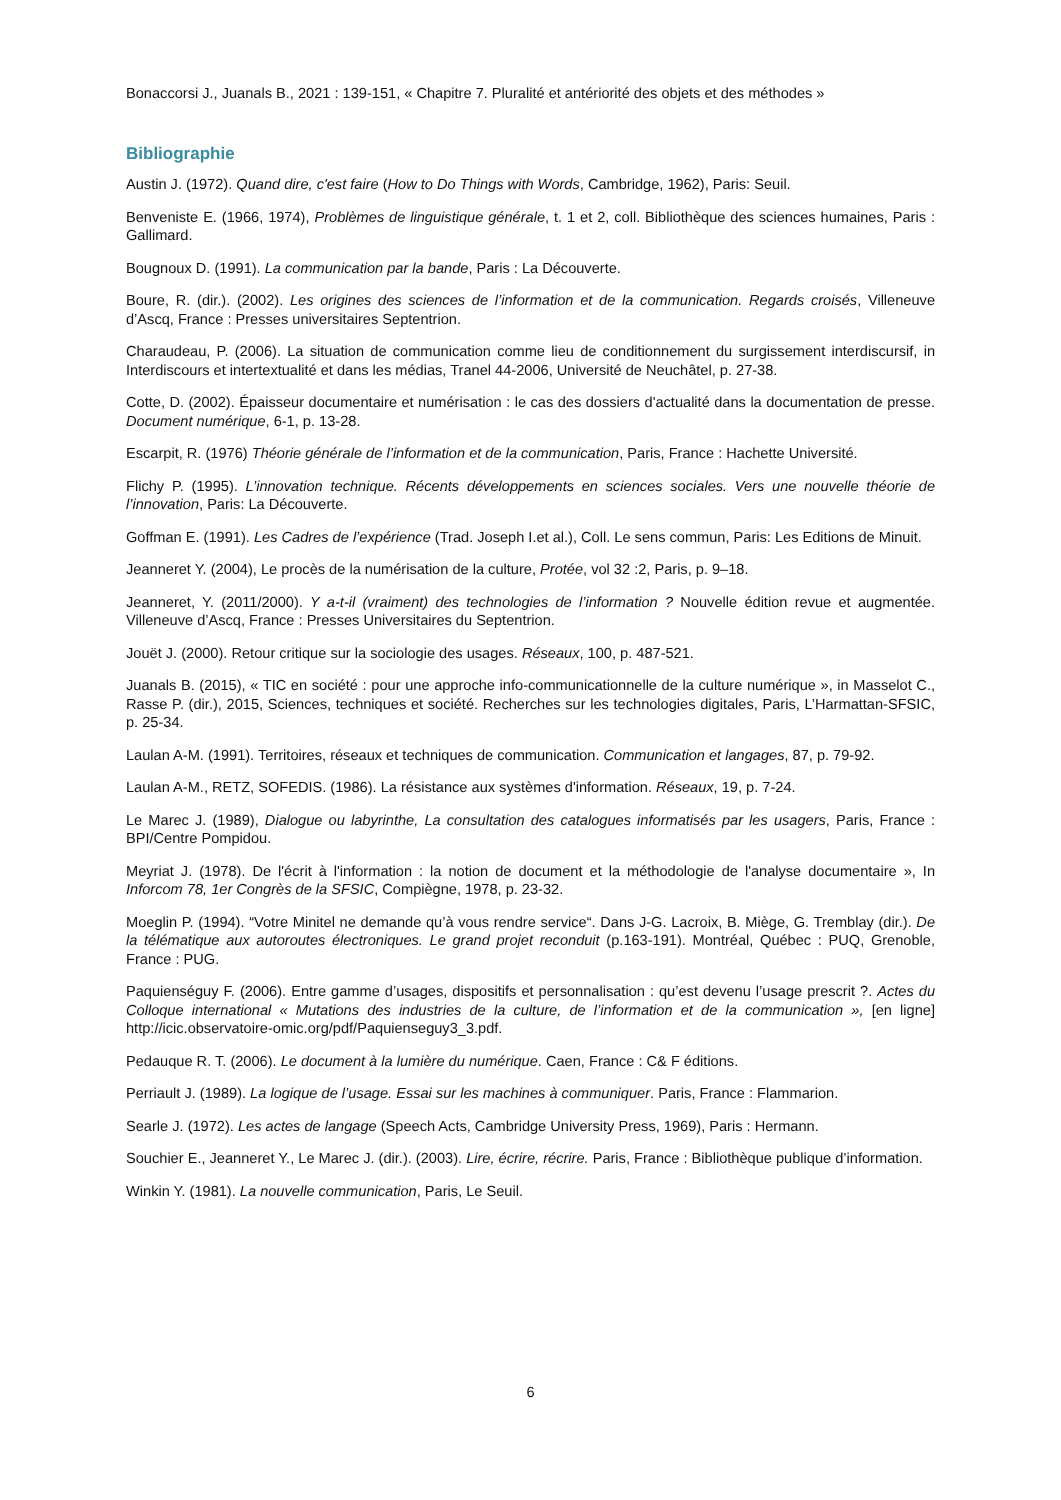Bonaccorsi J., Juanals B., 2021 : 139-151, « Chapitre 7. Pluralité et antériorité des objets et des méthodes »
Bibliographie
Austin J. (1972). Quand dire, c'est faire (How to Do Things with Words, Cambridge, 1962), Paris: Seuil.
Benveniste E. (1966, 1974), Problèmes de linguistique générale, t. 1 et 2, coll. Bibliothèque des sciences humaines, Paris : Gallimard.
Bougnoux D. (1991). La communication par la bande, Paris : La Découverte.
Boure, R. (dir.). (2002). Les origines des sciences de l’information et de la communication. Regards croisés, Villeneuve d’Ascq, France : Presses universitaires Septentrion.
Charaudeau, P. (2006). La situation de communication comme lieu de conditionnement du surgissement interdiscursif, in Interdiscours et intertextualité et dans les médias, Tranel 44-2006, Université de Neuchâtel, p. 27-38.
Cotte, D. (2002). Épaisseur documentaire et numérisation : le cas des dossiers d'actualité dans la documentation de presse. Document numérique, 6-1, p. 13-28.
Escarpit, R. (1976) Théorie générale de l’information et de la communication, Paris, France : Hachette Université.
Flichy P. (1995). L’innovation technique. Récents développements en sciences sociales. Vers une nouvelle théorie de l’innovation, Paris: La Découverte.
Goffman E. (1991). Les Cadres de l’expérience (Trad. Joseph I.et al.), Coll. Le sens commun, Paris: Les Editions de Minuit.
Jeanneret Y. (2004), Le procès de la numérisation de la culture, Protée, vol 32 :2, Paris, p. 9–18.
Jeanneret, Y. (2011/2000). Y a-t-il (vraiment) des technologies de l’information ? Nouvelle édition revue et augmentée. Villeneuve d’Ascq, France : Presses Universitaires du Septentrion.
Jouët J. (2000). Retour critique sur la sociologie des usages. Réseaux, 100, p. 487-521.
Juanals B. (2015), « TIC en société : pour une approche info-communicationnelle de la culture numérique », in Masselot C., Rasse P. (dir.), 2015, Sciences, techniques et société. Recherches sur les technologies digitales, Paris, L’Harmattan-SFSIC, p. 25-34.
Laulan A-M. (1991). Territoires, réseaux et techniques de communication. Communication et langages, 87, p. 79-92.
Laulan A-M., RETZ, SOFEDIS. (1986). La résistance aux systèmes d'information. Réseaux, 19, p. 7-24.
Le Marec J. (1989), Dialogue ou labyrinthe, La consultation des catalogues informatisés par les usagers, Paris, France : BPI/Centre Pompidou.
Meyriat J. (1978). De l'écrit à l'information : la notion de document et la méthodologie de l'analyse documentaire », In Inforcom 78, 1er Congrès de la SFSIC, Compiègne, 1978, p. 23-32.
Moeglin P. (1994). “Votre Minitel ne demande qu’à vous rendre service“. Dans J-G. Lacroix, B. Miège, G. Tremblay (dir.). De la télématique aux autoroutes électroniques. Le grand projet reconduit (p.163-191). Montréal, Québec : PUQ, Grenoble, France : PUG.
Paquienséguy F. (2006). Entre gamme d’usages, dispositifs et personnalisation : qu’est devenu l’usage prescrit ?. Actes du Colloque international « Mutations des industries de la culture, de l’information et de la communication », [en ligne] http://icic.observatoire-omic.org/pdf/Paquienseguy3_3.pdf.
Pedauque R. T. (2006). Le document à la lumière du numérique. Caen, France : C& F éditions.
Perriault J. (1989). La logique de l’usage. Essai sur les machines à communiquer. Paris, France : Flammarion.
Searle J. (1972). Les actes de langage (Speech Acts, Cambridge University Press, 1969), Paris : Hermann.
Souchier E., Jeanneret Y., Le Marec J. (dir.). (2003). Lire, écrire, récrire. Paris, France : Bibliothèque publique d’information.
Winkin Y. (1981). La nouvelle communication, Paris, Le Seuil.
6